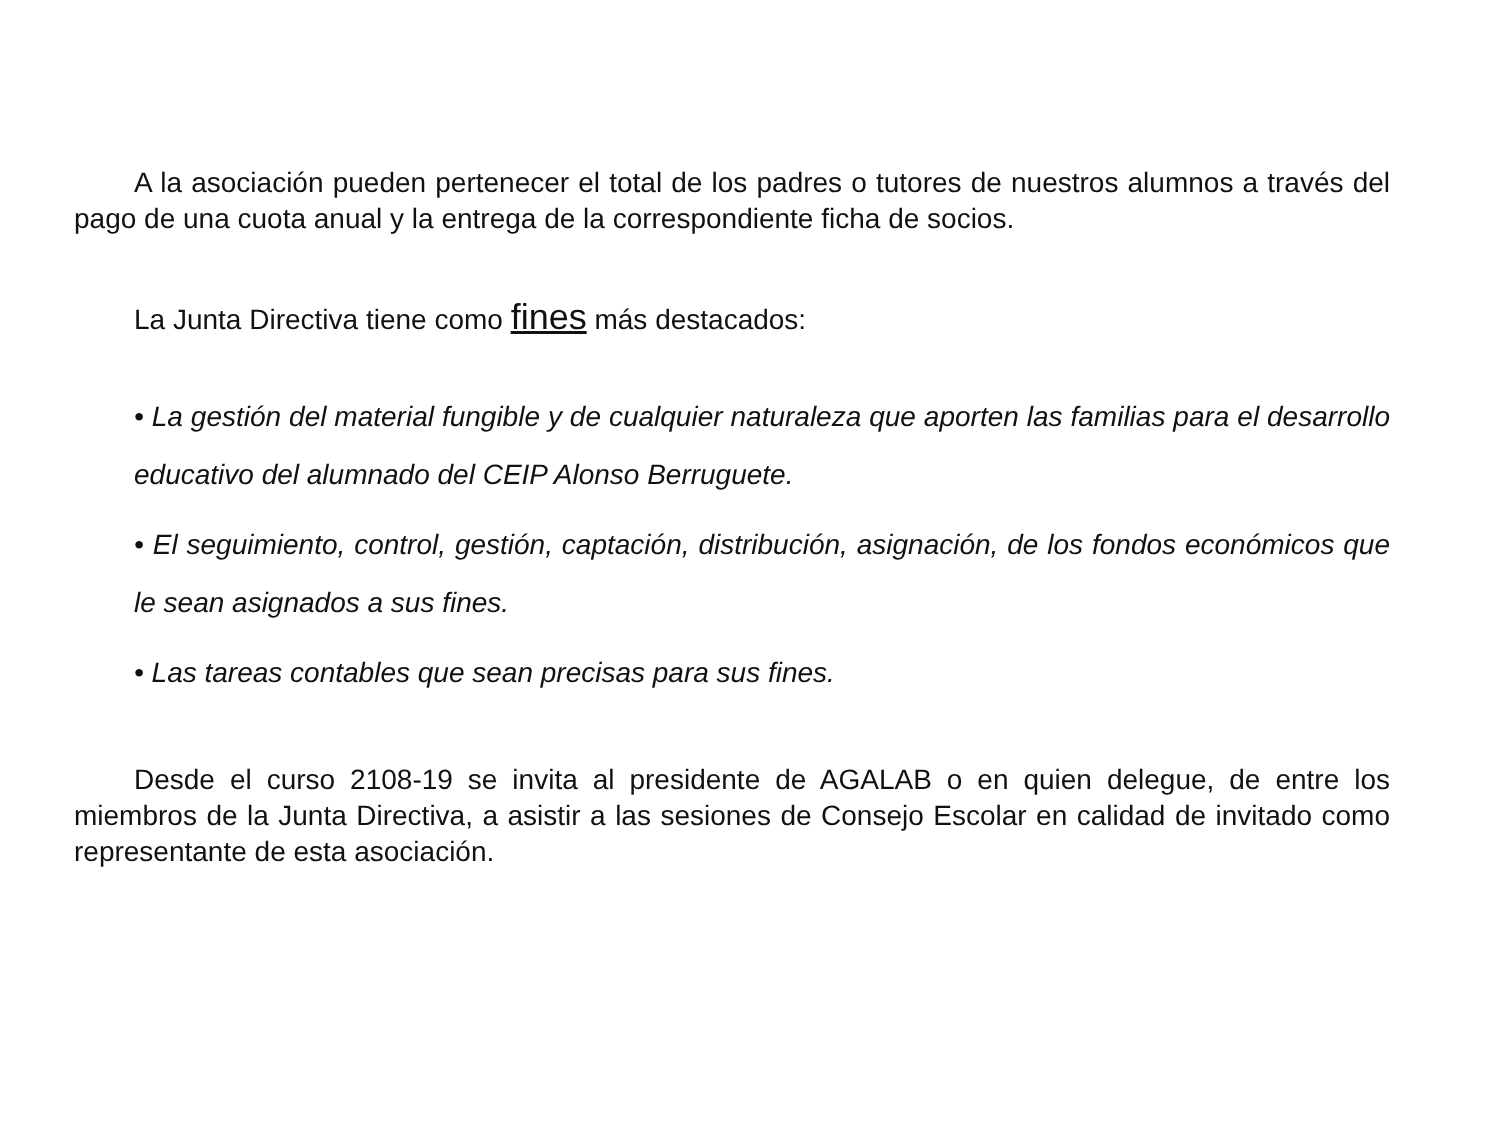A la asociación pueden pertenecer el total de los padres o tutores de nuestros alumnos a través del pago de una cuota anual y la entrega de la correspondiente ficha de socios.
La Junta Directiva tiene como fines más destacados:
• La gestión del material fungible y de cualquier naturaleza que aporten las familias para el desarrollo educativo del alumnado del CEIP Alonso Berruguete.
• El seguimiento, control, gestión, captación, distribución, asignación, de los fondos económicos que le sean asignados a sus fines.
• Las tareas contables que sean precisas para sus fines.
Desde el curso 2108-19 se invita al presidente de AGALAB o en quien delegue, de entre los miembros de la Junta Directiva, a asistir a las sesiones de Consejo Escolar en calidad de invitado como representante de esta asociación.